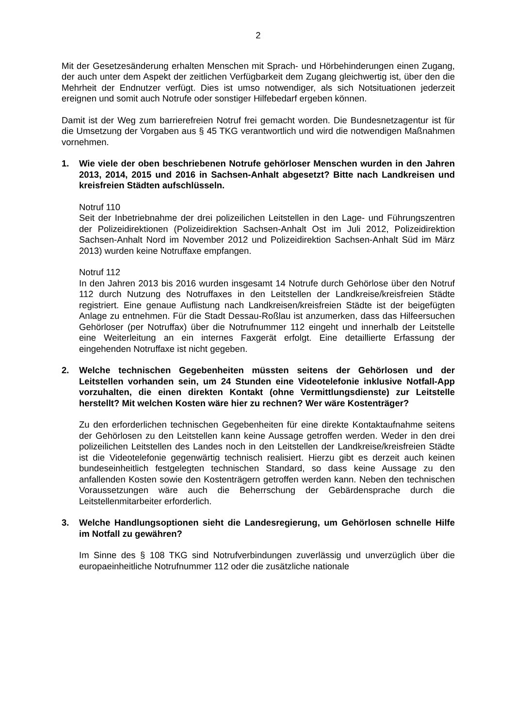2
Mit der Gesetzesänderung erhalten Menschen mit Sprach- und Hörbehinderungen einen Zugang, der auch unter dem Aspekt der zeitlichen Verfügbarkeit dem Zugang gleichwertig ist, über den die Mehrheit der Endnutzer verfügt. Dies ist umso notwendiger, als sich Notsituationen jederzeit ereignen und somit auch Notrufe oder sonstiger Hilfebedarf ergeben können.
Damit ist der Weg zum barrierefreien Notruf frei gemacht worden. Die Bundesnetzagentur ist für die Umsetzung der Vorgaben aus § 45 TKG verantwortlich und wird die notwendigen Maßnahmen vornehmen.
1. Wie viele der oben beschriebenen Notrufe gehörloser Menschen wurden in den Jahren 2013, 2014, 2015 und 2016 in Sachsen-Anhalt abgesetzt? Bitte nach Landkreisen und kreisfreien Städten aufschlüsseln.
Notruf 110
Seit der Inbetriebnahme der drei polizeilichen Leitstellen in den Lage- und Führungszentren der Polizeidirektionen (Polizeidirektion Sachsen-Anhalt Ost im Juli 2012, Polizeidirektion Sachsen-Anhalt Nord im November 2012 und Polizeidirektion Sachsen-Anhalt Süd im März 2013) wurden keine Notruffaxe empfangen.
Notruf 112
In den Jahren 2013 bis 2016 wurden insgesamt 14 Notrufe durch Gehörlose über den Notruf 112 durch Nutzung des Notruffaxes in den Leitstellen der Landkreise/kreisfreien Städte registriert. Eine genaue Auflistung nach Landkreisen/kreisfreien Städte ist der beigefügten Anlage zu entnehmen. Für die Stadt Dessau-Roßlau ist anzumerken, dass das Hilfeersuchen Gehörloser (per Notruffax) über die Notrufnummer 112 eingeht und innerhalb der Leitstelle eine Weiterleitung an ein internes Faxgerät erfolgt. Eine detaillierte Erfassung der eingehenden Notruffaxe ist nicht gegeben.
2. Welche technischen Gegebenheiten müssten seitens der Gehörlosen und der Leitstellen vorhanden sein, um 24 Stunden eine Videotelefonie inklusive Notfall-App vorzuhalten, die einen direkten Kontakt (ohne Vermittlungsdienste) zur Leitstelle herstellt? Mit welchen Kosten wäre hier zu rechnen? Wer wäre Kostenträger?
Zu den erforderlichen technischen Gegebenheiten für eine direkte Kontaktaufnahme seitens der Gehörlosen zu den Leitstellen kann keine Aussage getroffen werden. Weder in den drei polizeilichen Leitstellen des Landes noch in den Leitstellen der Landkreise/kreisfreien Städte ist die Videotelefonie gegenwärtig technisch realisiert. Hierzu gibt es derzeit auch keinen bundeseinheitlich festgelegten technischen Standard, so dass keine Aussage zu den anfallenden Kosten sowie den Kostenträgern getroffen werden kann. Neben den technischen Voraussetzungen wäre auch die Beherrschung der Gebärdensprache durch die Leitstellenmitarbeiter erforderlich.
3. Welche Handlungsoptionen sieht die Landesregierung, um Gehörlosen schnelle Hilfe im Notfall zu gewähren?
Im Sinne des § 108 TKG sind Notrufverbindungen zuverlässig und unverzüglich über die europaeinheitliche Notrufnummer 112 oder die zusätzliche nationale